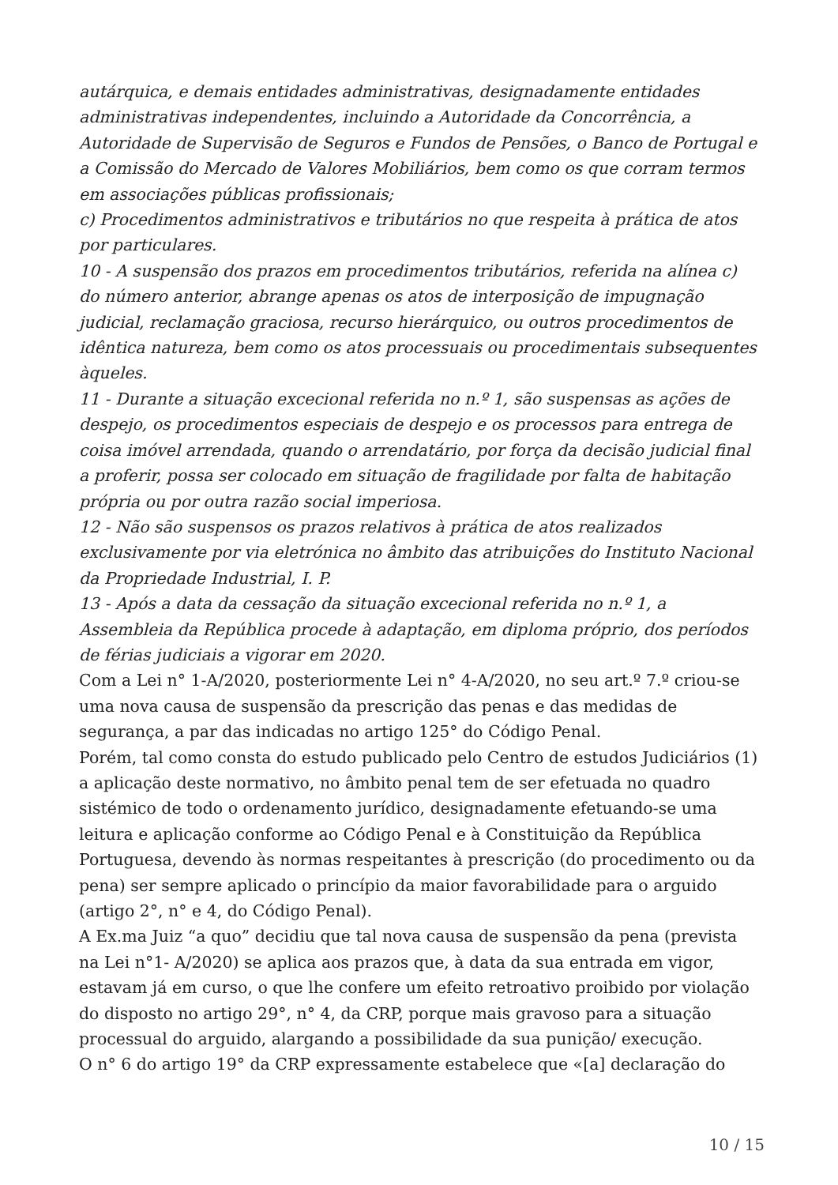autárquica, e demais entidades administrativas, designadamente entidades administrativas independentes, incluindo a Autoridade da Concorrência, a Autoridade de Supervisão de Seguros e Fundos de Pensões, o Banco de Portugal e a Comissão do Mercado de Valores Mobiliários, bem como os que corram termos em associações públicas profissionais;
c) Procedimentos administrativos e tributários no que respeita à prática de atos por particulares.
10 - A suspensão dos prazos em procedimentos tributários, referida na alínea c) do número anterior, abrange apenas os atos de interposição de impugnação judicial, reclamação graciosa, recurso hierárquico, ou outros procedimentos de idêntica natureza, bem como os atos processuais ou procedimentais subsequentes àqueles.
11 - Durante a situação excecional referida no n.º 1, são suspensas as ações de despejo, os procedimentos especiais de despejo e os processos para entrega de coisa imóvel arrendada, quando o arrendatário, por força da decisão judicial final a proferir, possa ser colocado em situação de fragilidade por falta de habitação própria ou por outra razão social imperiosa.
12 - Não são suspensos os prazos relativos à prática de atos realizados exclusivamente por via eletrónica no âmbito das atribuições do Instituto Nacional da Propriedade Industrial, I. P.
13 - Após a data da cessação da situação excecional referida no n.º 1, a Assembleia da República procede à adaptação, em diploma próprio, dos períodos de férias judiciais a vigorar em 2020.
Com a Lei n° 1-A/2020, posteriormente Lei n° 4-A/2020, no seu art.º 7.º criou-se uma nova causa de suspensão da prescrição das penas e das medidas de segurança, a par das indicadas no artigo 125° do Código Penal.
Porém, tal como consta do estudo publicado pelo Centro de estudos Judiciários (1) a aplicação deste normativo, no âmbito penal tem de ser efetuada no quadro sistémico de todo o ordenamento jurídico, designadamente efetuando-se uma leitura e aplicação conforme ao Código Penal e à Constituição da República Portuguesa, devendo às normas respeitantes à prescrição (do procedimento ou da pena) ser sempre aplicado o princípio da maior favorabilidade para o arguido (artigo 2°, n° e 4, do Código Penal).
A Ex.ma Juiz “a quo” decidiu que tal nova causa de suspensão da pena (prevista na Lei n°1- A/2020) se aplica aos prazos que, à data da sua entrada em vigor, estavam já em curso, o que lhe confere um efeito retroativo proibido por violação do disposto no artigo 29°, n° 4, da CRP, porque mais gravoso para a situação processual do arguido, alargando a possibilidade da sua punição/ execução.
O n° 6 do artigo 19° da CRP expressamente estabelece que «[a] declaração do
10 / 15